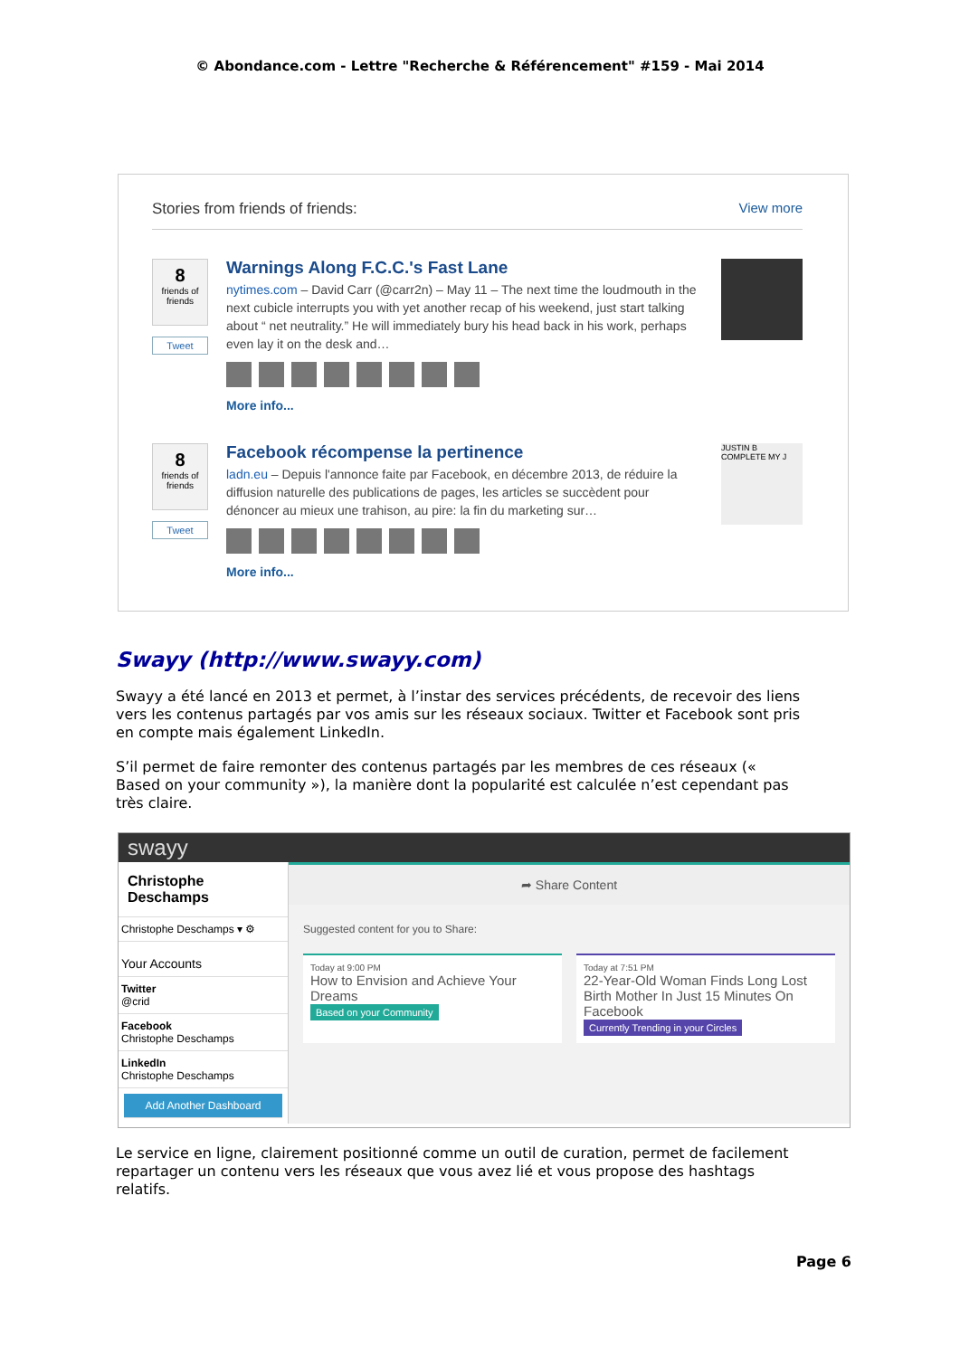© Abondance.com - Lettre "Recherche & Référencement" #159 - Mai 2014
Stories from friends of friends: View more
8
friends of friends
Tweet
Warnings Along F.C.C.'s Fast Lane
nytimes.com – David Carr (@carr2n) – May 11 – The next time the loudmouth in the next cubicle interrupts you with yet another recap of his weekend, just start talking about “ net neutrality.” He will immediately bury his head back in his work, perhaps even lay it on the desk and…
More info...
8
friends of friends
Tweet
Facebook récompense la pertinence
ladn.eu – Depuis l'annonce faite par Facebook, en décembre 2013, de réduire la diffusion naturelle des publications de pages, les articles se succèdent pour dénoncer au mieux une trahison, au pire: la fin du marketing sur…
More info...
JUSTIN B COMPLETE MY J
Swayy (http://www.swayy.com)
Swayy a été lancé en 2013 et permet, à l’instar des services précédents, de recevoir des liens vers les contenus partagés par vos amis sur les réseaux sociaux. Twitter et Facebook sont pris en compte mais également LinkedIn.
S’il permet de faire remonter des contenus partagés par les membres de ces réseaux (« Based on your community »), la manière dont la popularité est calculée n’est cependant pas très claire.
swayy
Christophe Deschamps
Christophe Deschamps ▾ ⚙
Your Accounts
Twitter
@crid
Facebook
Christophe Deschamps
LinkedIn
Christophe Deschamps
Add Another Dashboard
➦ Share Content
Suggested content for you to Share:
Today at 9:00 PM
How to Envision and Achieve Your Dreams
Based on your Community
Today at 7:51 PM
22-Year-Old Woman Finds Long Lost Birth Mother In Just 15 Minutes On Facebook
Currently Trending in your Circles
Le service en ligne, clairement positionné comme un outil de curation, permet de facilement repartager un contenu vers les réseaux que vous avez lié et vous propose des hashtags relatifs.
Page 6